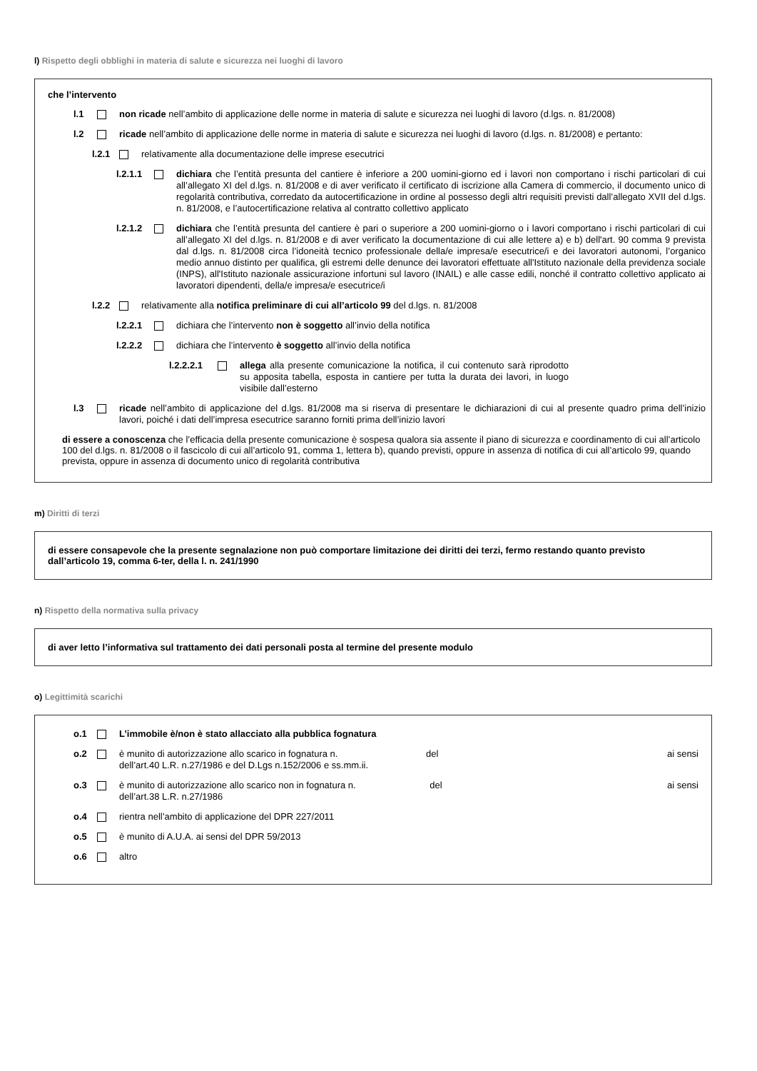l) Rispetto degli obblighi in materia di salute e sicurezza nei luoghi di lavoro
che l’intervento
l.1 non ricade nell’ambito di applicazione delle norme in materia di salute e sicurezza nei luoghi di lavoro (d.lgs. n. 81/2008)
l.2 ricade nell’ambito di applicazione delle norme in materia di salute e sicurezza nei luoghi di lavoro (d.lgs. n. 81/2008) e pertanto:
l.2.1 relativamente alla documentazione delle imprese esecutrici
l.2.1.1 dichiara che l’entità presunta del cantiere è inferiore a 200 uomini-giorno ed i lavori non comportano i rischi particolari di cui all’allegato XI del d.lgs. n. 81/2008 e di aver verificato il certificato di iscrizione alla Camera di commercio, il documento unico di regolarità contributiva, corredato da autocertificazione in ordine al possesso degli altri requisiti previsti dall’allegato XVII del d.lgs. n. 81/2008, e l’autocertificazione relativa al contratto collettivo applicato
l.2.1.2 dichiara che l’entità presunta del cantiere è pari o superiore a 200 uomini-giorno o i lavori comportano i rischi particolari di cui all’allegato XI del d.lgs. n. 81/2008 e di aver verificato la documentazione di cui alle lettere a) e b) dell'art. 90 comma 9 prevista dal d.lgs. n. 81/2008 circa l’idoneità tecnico professionale della/e impresa/e esecutrice/i e dei lavoratori autonomi, l’organico medio annuo distinto per qualifica, gli estremi delle denunce dei lavoratori effettuate all'Istituto nazionale della previdenza sociale (INPS), all'Istituto nazionale assicurazione infortuni sul lavoro (INAIL) e alle casse edili, nonché il contratto collettivo applicato ai lavoratori dipendenti, della/e impresa/e esecutrice/i
l.2.2 relativamente alla notifica preliminare di cui all’articolo 99 del d.lgs. n. 81/2008
l.2.2.1 dichiara che l’intervento non è soggetto all’invio della notifica
l.2.2.2 dichiara che l’intervento è soggetto all’invio della notifica
l.2.2.2.1 allega alla presente comunicazione la notifica, il cui contenuto sarà riprodotto su apposita tabella, esposta in cantiere per tutta la durata dei lavori, in luogo visibile dall’esterno
l.3 ricade nell’ambito di applicazione del d.lgs. 81/2008 ma si riserva di presentare le dichiarazioni di cui al presente quadro prima dell’inizio lavori, poiché i dati dell’impresa esecutrice saranno forniti prima dell’inizio lavori
di essere a conoscenza che l’efficacia della presente comunicazione è sospesa qualora sia assente il piano di sicurezza e coordinamento di cui all’articolo 100 del d.lgs. n. 81/2008 o il fascicolo di cui all’articolo 91, comma 1, lettera b), quando previsti, oppure in assenza di notifica di cui all’articolo 99, quando prevista, oppure in assenza di documento unico di regolarità contributiva
m) Diritti di terzi
di essere consapevole che la presente segnalazione non può comportare limitazione dei diritti dei terzi, fermo restando quanto previsto dall’articolo 19, comma 6-ter, della l. n. 241/1990
n) Rispetto della normativa sulla privacy
di aver letto l’informativa sul trattamento dei dati personali posta al termine del presente modulo
o) Legittimità scarichi
o.1 L’immobile è/non è stato allacciato alla pubblica fognatura
o.2 è munito di autorizzazione allo scarico in fognatura n. del ai sensi
dell’art.40 L.R. n.27/1986 e del D.Lgs n.152/2006 e ss.mm.ii.
o.3 è munito di autorizzazione allo scarico non in fognatura n. del ai sensi
dell’art.38 L.R. n.27/1986
o.4 rientra nell’ambito di applicazione del DPR 227/2011
o.5 è munito di A.U.A. ai sensi del DPR 59/2013
o.6 altro